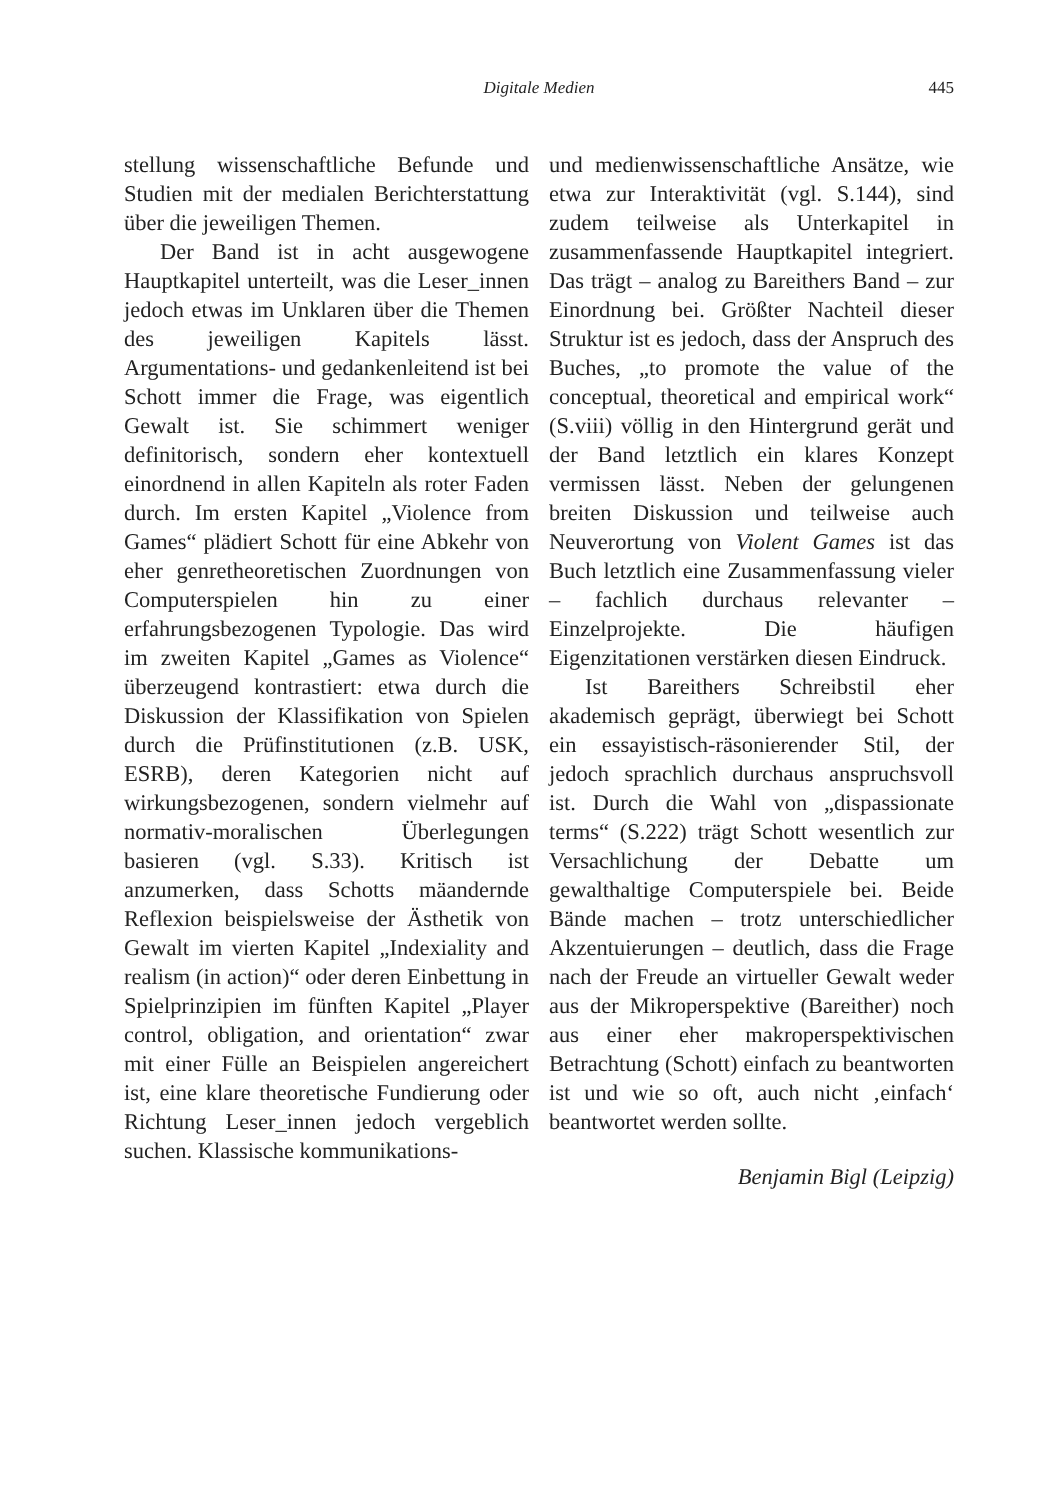Digitale Medien 445
stellung wissenschaftliche Befunde und Studien mit der medialen Berichterstattung über die jeweiligen Themen.
Der Band ist in acht ausgewogene Hauptkapitel unterteilt, was die Leser_innen jedoch etwas im Unklaren über die Themen des jeweiligen Kapitels lässt. Argumentations- und gedankenleitend ist bei Schott immer die Frage, was eigentlich Gewalt ist. Sie schimmert weniger definitorisch, sondern eher kontextuell einordnend in allen Kapiteln als roter Faden durch. Im ersten Kapitel „Violence from Games“ plädiert Schott für eine Abkehr von eher genretheoretischen Zuordnungen von Computerspielen hin zu einer erfahrungsbezogenen Typologie. Das wird im zweiten Kapitel „Games as Violence“ überzeugend kontrastiert: etwa durch die Diskussion der Klassifikation von Spielen durch die Prüfinstitutionen (z.B. USK, ESRB), deren Kategorien nicht auf wirkungsbezogenen, sondern vielmehr auf normativ-moralischen Überlegungen basieren (vgl. S.33). Kritisch ist anzumerken, dass Schotts mäandernde Reflexion beispielsweise der Ästhetik von Gewalt im vierten Kapitel „Indexiality and realism (in action)“ oder deren Einbettung in Spielprinzipien im fünften Kapitel „Player control, obligation, and orientation“ zwar mit einer Fülle an Beispielen angereichert ist, eine klare theoretische Fundierung oder Richtung Leser_innen jedoch vergeblich suchen. Klassische kommunikations-
und medienwissenschaftliche Ansätze, wie etwa zur Interaktivität (vgl. S.144), sind zudem teilweise als Unterkapitel in zusammenfassende Hauptkapitel integriert. Das trägt – analog zu Bareithers Band – zur Einordnung bei. Größter Nachteil dieser Struktur ist es jedoch, dass der Anspruch des Buches, „to promote the value of the conceptual, theoretical and empirical work“ (S.viii) völlig in den Hintergrund gerät und der Band letztlich ein klares Konzept vermissen lässt. Neben der gelungenen breiten Diskussion und teilweise auch Neuverortung von Violent Games ist das Buch letztlich eine Zusammenfassung vieler – fachlich durchaus relevanter – Einzelprojekte. Die häufigen Eigenzitationen verstärken diesen Eindruck.
Ist Bareithers Schreibstil eher akademisch geprägt, überwiegt bei Schott ein essayistisch-räsonierender Stil, der jedoch sprachlich durchaus anspruchsvoll ist. Durch die Wahl von „dispassionate terms“ (S.222) trägt Schott wesentlich zur Versachlichung der Debatte um gewalthaltige Computerspiele bei. Beide Bände machen – trotz unterschiedlicher Akzentuierungen – deutlich, dass die Frage nach der Freude an virtueller Gewalt weder aus der Mikroperspektive (Bareither) noch aus einer eher makroperspektivischen Betrachtung (Schott) einfach zu beantworten ist und wie so oft, auch nicht ‚einfach‘ beantwortet werden sollte.
Benjamin Bigl (Leipzig)